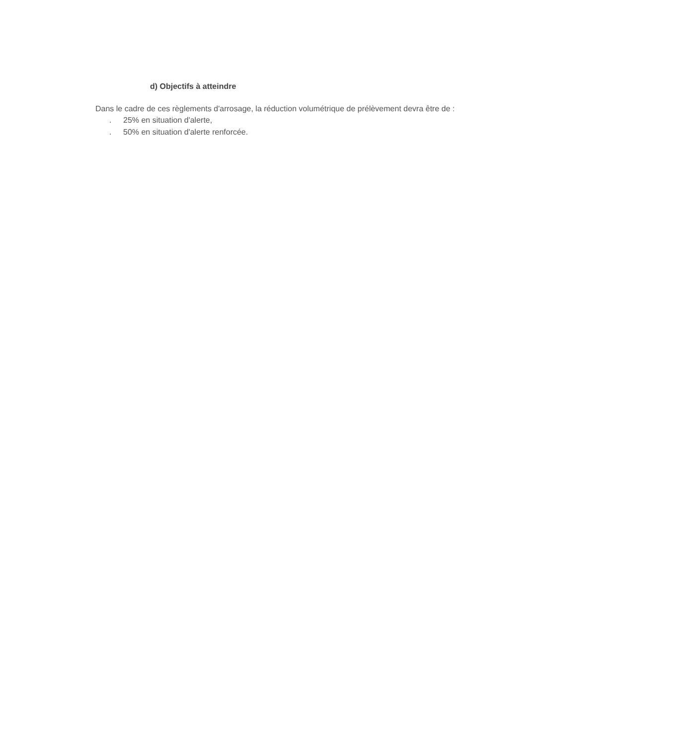d) Objectifs à atteindre
Dans le cadre de ces règlements d'arrosage, la réduction volumétrique de prélèvement devra être de :
. 25% en situation d'alerte,
. 50% en situation d'alerte renforcée.